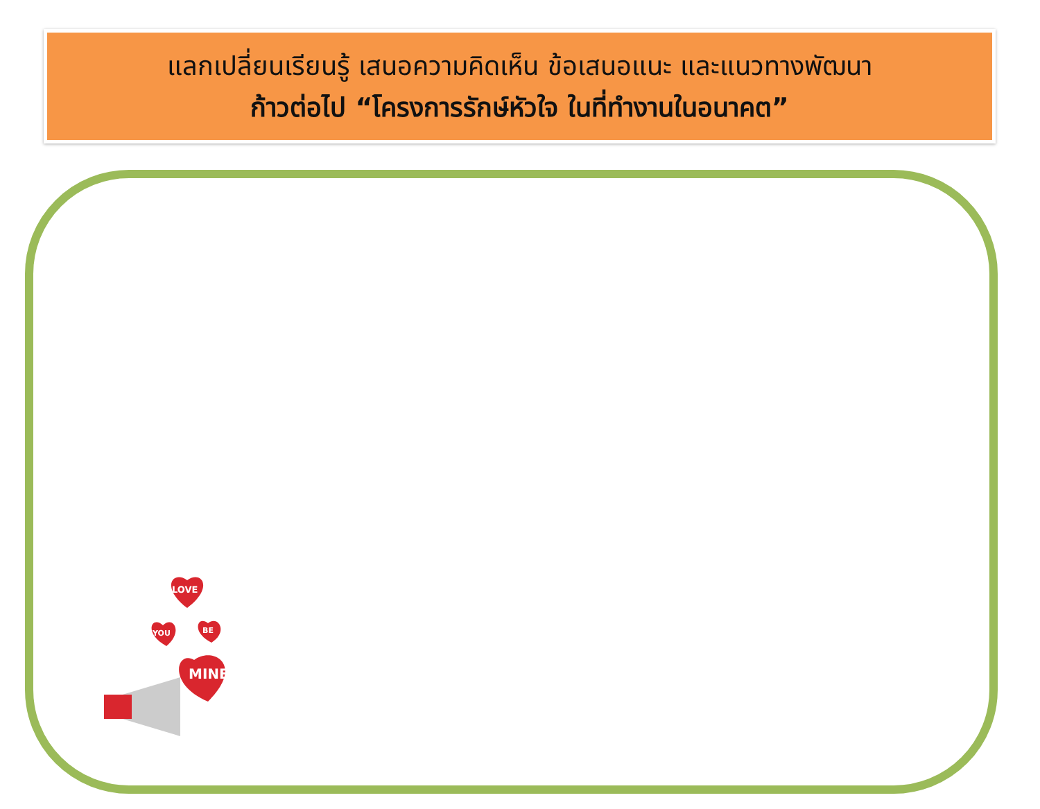แลกเปลี่ยนเรียนรู้ เสนอความคิดเห็น ข้อเสนอแนะ และแนวทางพัฒนา
ก้าวต่อไป “โครงการรักษ์หัวใจ ในที่ทำงานในอนาคต”
LOVE
YOU
BE
MINE